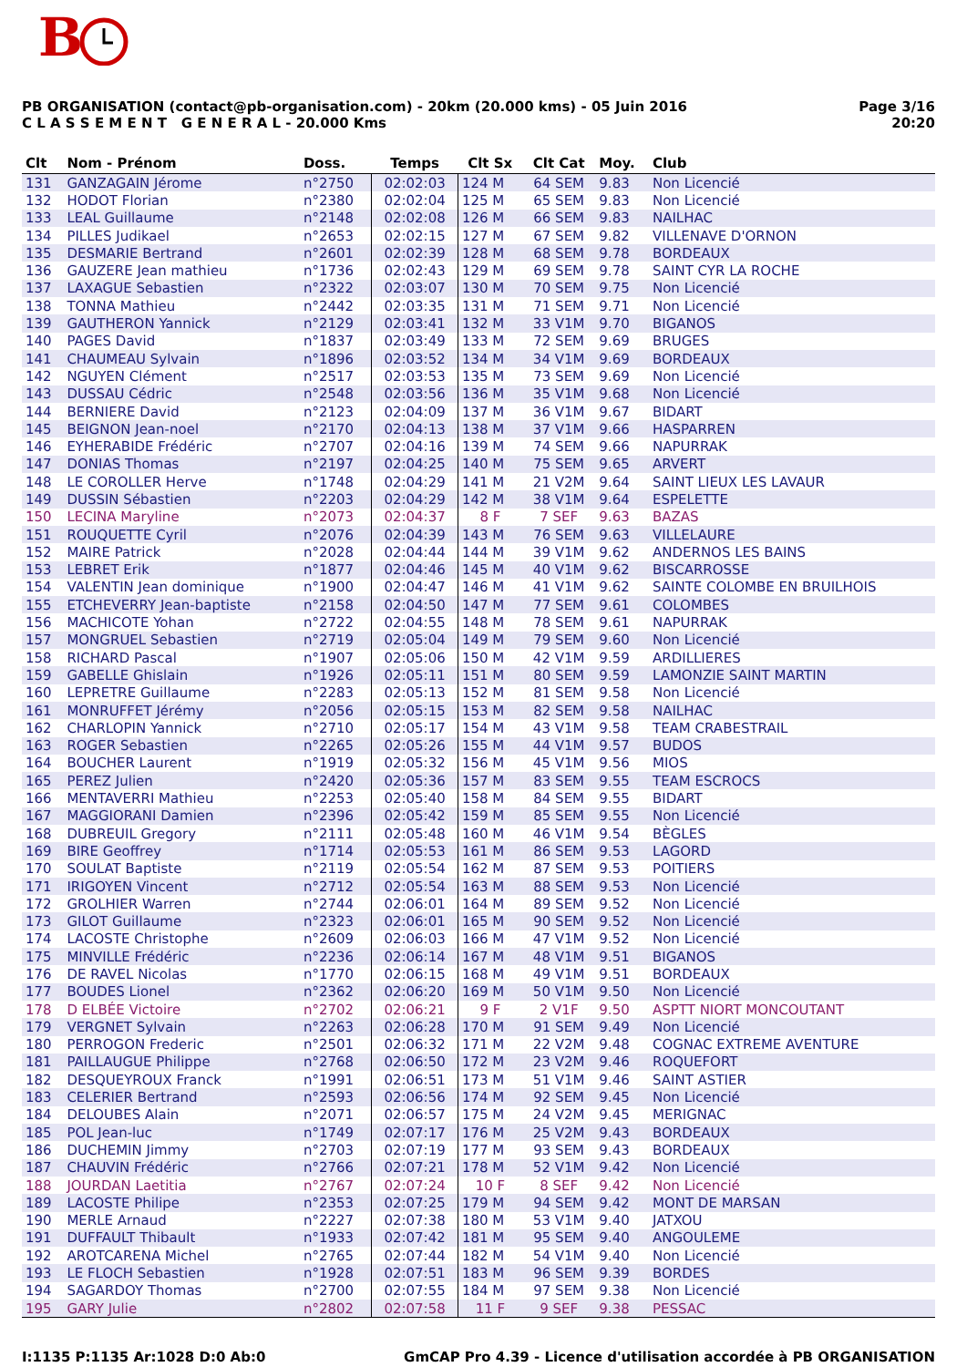B
PB ORGANISATION (contact@pb-organisation.com) - 20km (20.000 kms) - 05 Juin 2016
C L A S S E M E N T G E N E R A L - 20.000 Kms
Page 3/16
20:20
| Clt | Nom - Prénom | Doss. | Temps | Clt Sx | Clt Cat | Moy. | Club |
| --- | --- | --- | --- | --- | --- | --- | --- |
| 131 | GANZAGAIN Jérome | n°2750 | 02:02:03 | 124 M | 64 SEM | 9.83 | Non Licencié |
| 132 | HODOT Florian | n°2380 | 02:02:04 | 125 M | 65 SEM | 9.83 | Non Licencié |
| 133 | LEAL Guillaume | n°2148 | 02:02:08 | 126 M | 66 SEM | 9.83 | NAILHAC |
| 134 | PILLES Judikael | n°2653 | 02:02:15 | 127 M | 67 SEM | 9.82 | VILLENAVE D'ORNON |
| 135 | DESMARIE Bertrand | n°2601 | 02:02:39 | 128 M | 68 SEM | 9.78 | BORDEAUX |
| 136 | GAUZERE Jean mathieu | n°1736 | 02:02:43 | 129 M | 69 SEM | 9.78 | SAINT CYR LA ROCHE |
| 137 | LAXAGUE Sebastien | n°2322 | 02:03:07 | 130 M | 70 SEM | 9.75 | Non Licencié |
| 138 | TONNA Mathieu | n°2442 | 02:03:35 | 131 M | 71 SEM | 9.71 | Non Licencié |
| 139 | GAUTHERON Yannick | n°2129 | 02:03:41 | 132 M | 33 V1M | 9.70 | BIGANOS |
| 140 | PAGES David | n°1837 | 02:03:49 | 133 M | 72 SEM | 9.69 | BRUGES |
| 141 | CHAUMEAU Sylvain | n°1896 | 02:03:52 | 134 M | 34 V1M | 9.69 | BORDEAUX |
| 142 | NGUYEN Clément | n°2517 | 02:03:53 | 135 M | 73 SEM | 9.69 | Non Licencié |
| 143 | DUSSAU Cédric | n°2548 | 02:03:56 | 136 M | 35 V1M | 9.68 | Non Licencié |
| 144 | BERNIERE David | n°2123 | 02:04:09 | 137 M | 36 V1M | 9.67 | BIDART |
| 145 | BEIGNON Jean-noel | n°2170 | 02:04:13 | 138 M | 37 V1M | 9.66 | HASPARREN |
| 146 | EYHERABIDE Frédéric | n°2707 | 02:04:16 | 139 M | 74 SEM | 9.66 | NAPURRAK |
| 147 | DONIAS Thomas | n°2197 | 02:04:25 | 140 M | 75 SEM | 9.65 | ARVERT |
| 148 | LE COROLLER Herve | n°1748 | 02:04:29 | 141 M | 21 V2M | 9.64 | SAINT LIEUX LES LAVAUR |
| 149 | DUSSIN Sébastien | n°2203 | 02:04:29 | 142 M | 38 V1M | 9.64 | ESPELETTE |
| 150 | LECINA Maryline | n°2073 | 02:04:37 | 8 F | 7 SEF | 9.63 | BAZAS |
| 151 | ROUQUETTE Cyril | n°2076 | 02:04:39 | 143 M | 76 SEM | 9.63 | VILLELAURE |
| 152 | MAIRE Patrick | n°2028 | 02:04:44 | 144 M | 39 V1M | 9.62 | ANDERNOS LES BAINS |
| 153 | LEBRET Erik | n°1877 | 02:04:46 | 145 M | 40 V1M | 9.62 | BISCARROSSE |
| 154 | VALENTIN Jean dominique | n°1900 | 02:04:47 | 146 M | 41 V1M | 9.62 | SAINTE COLOMBE EN BRUILHOIS |
| 155 | ETCHEVERRY Jean-baptiste | n°2158 | 02:04:50 | 147 M | 77 SEM | 9.61 | COLOMBES |
| 156 | MACHICOTE Yohan | n°2722 | 02:04:55 | 148 M | 78 SEM | 9.61 | NAPURRAK |
| 157 | MONGRUEL Sebastien | n°2719 | 02:05:04 | 149 M | 79 SEM | 9.60 | Non Licencié |
| 158 | RICHARD Pascal | n°1907 | 02:05:06 | 150 M | 42 V1M | 9.59 | ARDILLIERES |
| 159 | GABELLE Ghislain | n°1926 | 02:05:11 | 151 M | 80 SEM | 9.59 | LAMONZIE SAINT MARTIN |
| 160 | LEPRETRE Guillaume | n°2283 | 02:05:13 | 152 M | 81 SEM | 9.58 | Non Licencié |
| 161 | MONRUFFET Jérémy | n°2056 | 02:05:15 | 153 M | 82 SEM | 9.58 | NAILHAC |
| 162 | CHARLOPIN Yannick | n°2710 | 02:05:17 | 154 M | 43 V1M | 9.58 | TEAM CRABESTRAIL |
| 163 | ROGER Sebastien | n°2265 | 02:05:26 | 155 M | 44 V1M | 9.57 | BUDOS |
| 164 | BOUCHER Laurent | n°1919 | 02:05:32 | 156 M | 45 V1M | 9.56 | MIOS |
| 165 | PEREZ Julien | n°2420 | 02:05:36 | 157 M | 83 SEM | 9.55 | TEAM ESCROCS |
| 166 | MENTAVERRI Mathieu | n°2253 | 02:05:40 | 158 M | 84 SEM | 9.55 | BIDART |
| 167 | MAGGIORANI Damien | n°2396 | 02:05:42 | 159 M | 85 SEM | 9.55 | Non Licencié |
| 168 | DUBREUIL Gregory | n°2111 | 02:05:48 | 160 M | 46 V1M | 9.54 | BÈGLES |
| 169 | BIRE Geoffrey | n°1714 | 02:05:53 | 161 M | 86 SEM | 9.53 | LAGORD |
| 170 | SOULAT Baptiste | n°2119 | 02:05:54 | 162 M | 87 SEM | 9.53 | POITIERS |
| 171 | IRIGOYEN Vincent | n°2712 | 02:05:54 | 163 M | 88 SEM | 9.53 | Non Licencié |
| 172 | GROLHIER Warren | n°2744 | 02:06:01 | 164 M | 89 SEM | 9.52 | Non Licencié |
| 173 | GILOT Guillaume | n°2323 | 02:06:01 | 165 M | 90 SEM | 9.52 | Non Licencié |
| 174 | LACOSTE Christophe | n°2609 | 02:06:03 | 166 M | 47 V1M | 9.52 | Non Licencié |
| 175 | MINVILLE Frédéric | n°2236 | 02:06:14 | 167 M | 48 V1M | 9.51 | BIGANOS |
| 176 | DE RAVEL Nicolas | n°1770 | 02:06:15 | 168 M | 49 V1M | 9.51 | BORDEAUX |
| 177 | BOUDES Lionel | n°2362 | 02:06:20 | 169 M | 50 V1M | 9.50 | Non Licencié |
| 178 | D ELBÉE Victoire | n°2702 | 02:06:21 | 9 F | 2 V1F | 9.50 | ASPTT NIORT MONCOUTANT |
| 179 | VERGNET Sylvain | n°2263 | 02:06:28 | 170 M | 91 SEM | 9.49 | Non Licencié |
| 180 | PERROGON Frederic | n°2501 | 02:06:32 | 171 M | 22 V2M | 9.48 | COGNAC EXTREME AVENTURE |
| 181 | PAILLAUGUE Philippe | n°2768 | 02:06:50 | 172 M | 23 V2M | 9.46 | ROQUEFORT |
| 182 | DESQUEYROUX Franck | n°1991 | 02:06:51 | 173 M | 51 V1M | 9.46 | SAINT ASTIER |
| 183 | CELERIER Bertrand | n°2593 | 02:06:56 | 174 M | 92 SEM | 9.45 | Non Licencié |
| 184 | DELOUBES Alain | n°2071 | 02:06:57 | 175 M | 24 V2M | 9.45 | MERIGNAC |
| 185 | POL Jean-luc | n°1749 | 02:07:17 | 176 M | 25 V2M | 9.43 | BORDEAUX |
| 186 | DUCHEMIN Jimmy | n°2703 | 02:07:19 | 177 M | 93 SEM | 9.43 | BORDEAUX |
| 187 | CHAUVIN Frédéric | n°2766 | 02:07:21 | 178 M | 52 V1M | 9.42 | Non Licencié |
| 188 | JOURDAN Laetitia | n°2767 | 02:07:24 | 10 F | 8 SEF | 9.42 | Non Licencié |
| 189 | LACOSTE Philipe | n°2353 | 02:07:25 | 179 M | 94 SEM | 9.42 | MONT DE MARSAN |
| 190 | MERLE Arnaud | n°2227 | 02:07:38 | 180 M | 53 V1M | 9.40 | JATXOU |
| 191 | DUFFAULT Thibault | n°1933 | 02:07:42 | 181 M | 95 SEM | 9.40 | ANGOULEME |
| 192 | AROTCARENA Michel | n°2765 | 02:07:44 | 182 M | 54 V1M | 9.40 | Non Licencié |
| 193 | LE FLOCH Sebastien | n°1928 | 02:07:51 | 183 M | 96 SEM | 9.39 | BORDES |
| 194 | SAGARDOY Thomas | n°2700 | 02:07:55 | 184 M | 97 SEM | 9.38 | Non Licencié |
| 195 | GARY Julie | n°2802 | 02:07:58 | 11 F | 9 SEF | 9.38 | PESSAC |
I:1135 P:1135 Ar:1028 D:0 Ab:0 GmCAP Pro 4.39 - Licence d'utilisation accordée à PB ORGANISATION